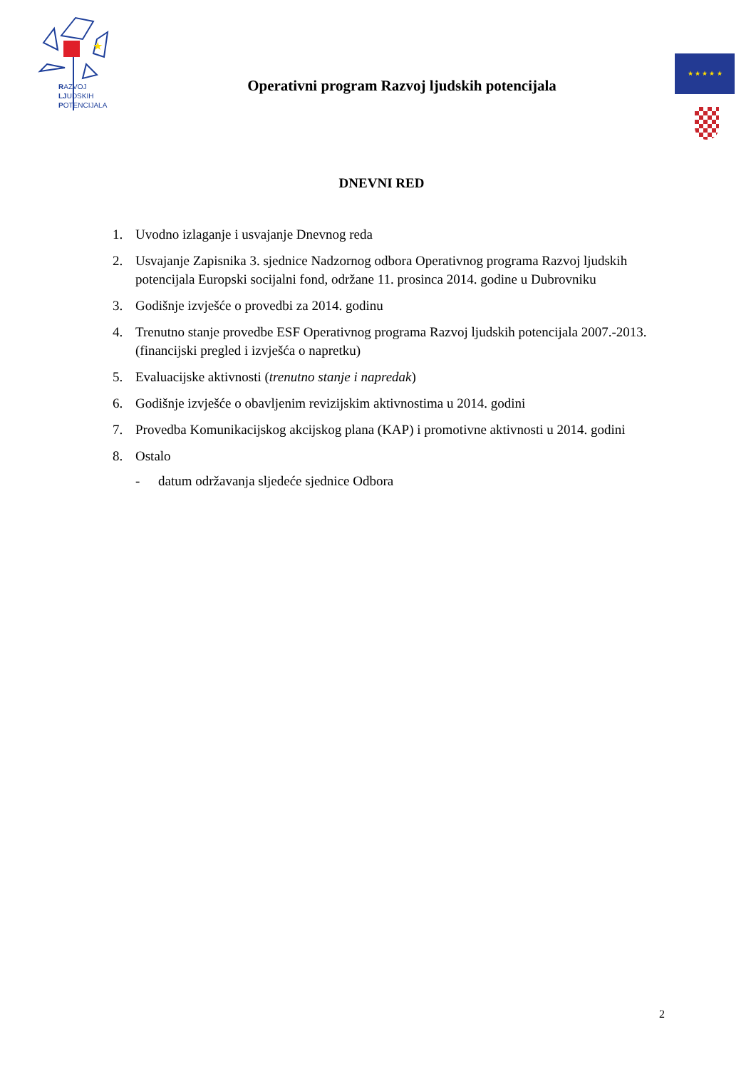★
RAZVOJ
LJUDSKIH
POTENCIJALA
Operativni program Razvoj ljudskih potencijala
★ ★ ★ ★ ★
DNEVNI RED
1. Uvodno izlaganje i usvajanje Dnevnog reda
2. Usvajanje Zapisnika 3. sjednice Nadzornog odbora Operativnog programa Razvoj ljudskih potencijala Europski socijalni fond, održane 11. prosinca 2014. godine u Dubrovniku
3. Godišnje izvješće o provedbi za 2014. godinu
4. Trenutno stanje provedbe ESF Operativnog programa Razvoj ljudskih potencijala 2007.-2013. (financijski pregled i izvješća o napretku)
5. Evaluacijske aktivnosti (trenutno stanje i napredak)
6. Godišnje izvješće o obavljenim revizijskim aktivnostima u 2014. godini
7. Provedba Komunikacijskog akcijskog plana (KAP) i promotivne aktivnosti u 2014. godini
8. Ostalo
- datum održavanja sljedeće sjednice Odbora
2